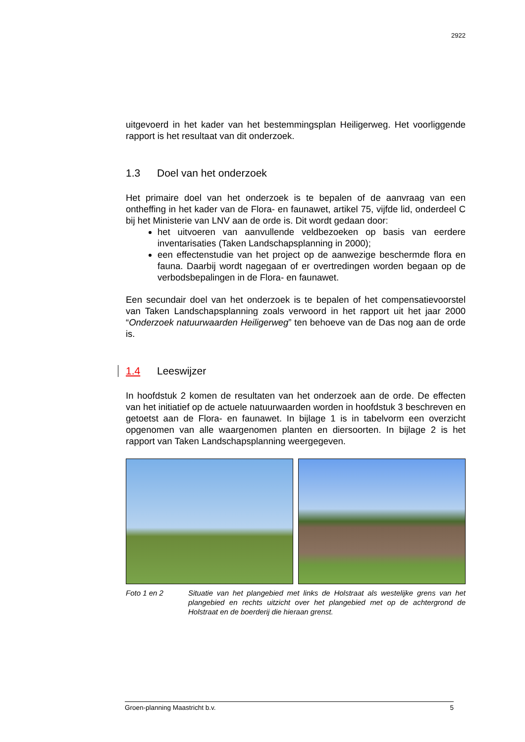2922
uitgevoerd in het kader van het bestemmingsplan Heiligerweg. Het voorliggende rapport is het resultaat van dit onderzoek.
1.3 Doel van het onderzoek
Het primaire doel van het onderzoek is te bepalen of de aanvraag van een ontheffing in het kader van de Flora- en faunawet, artikel 75, vijfde lid, onderdeel C bij het Ministerie van LNV aan de orde is. Dit wordt gedaan door:
het uitvoeren van aanvullende veldbezoeken op basis van eerdere inventarisaties (Taken Landschapsplanning in 2000);
een effectenstudie van het project op de aanwezige beschermde flora en fauna. Daarbij wordt nagegaan of er overtredingen worden begaan op de verbodsbepalingen in de Flora- en faunawet.
Een secundair doel van het onderzoek is te bepalen of het compensatievoorstel van Taken Landschapsplanning zoals verwoord in het rapport uit het jaar 2000 “Onderzoek natuurwaarden Heiligerweg” ten behoeve van de Das nog aan de orde is.
1.4 Leeswijzer
In hoofdstuk 2 komen de resultaten van het onderzoek aan de orde. De effecten van het initiatief op de actuele natuurwaarden worden in hoofdstuk 3 beschreven en getoetst aan de Flora- en faunawet. In bijlage 1 is in tabelvorm een overzicht opgenomen van alle waargenomen planten en diersoorten. In bijlage 2 is het rapport van Taken Landschapsplanning weergegeven.
Foto 1 en 2 Situatie van het plangebied met links de Holstraat als westelijke grens van het plangebied en rechts uitzicht over het plangebied met op de achtergrond de Holstraat en de boerderij die hieraan grenst.
Groen-planning Maastricht b.v. 5